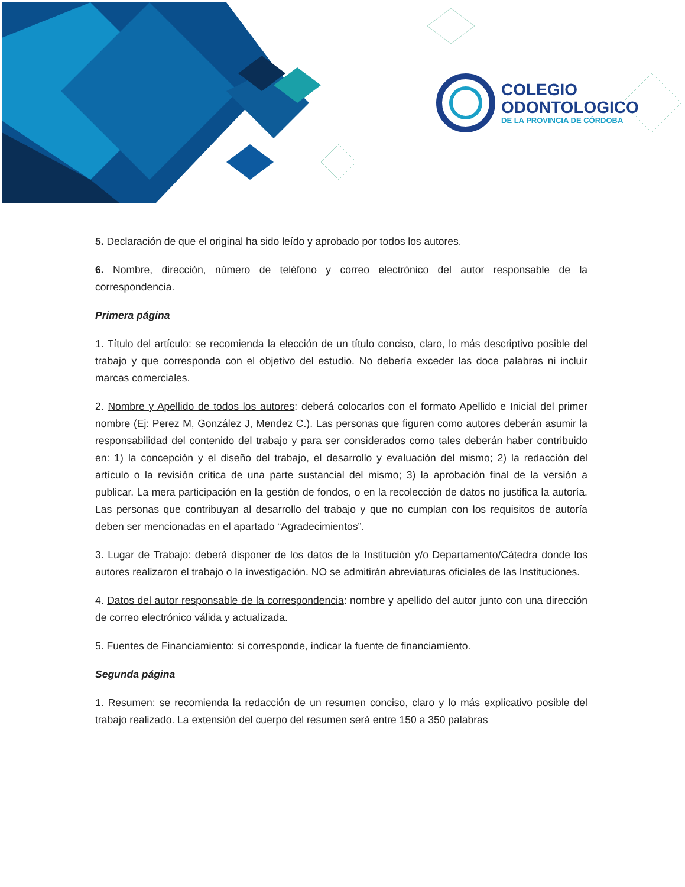COLEGIO
ODONTOLOGICO
DE LA PROVINCIA DE CÓRDOBA
5. Declaración de que el original ha sido leído y aprobado por todos los autores.
6. Nombre, dirección, número de teléfono y correo electrónico del autor responsable de la correspondencia.
Primera página
1. Título del artículo: se recomienda la elección de un título conciso, claro, lo más descriptivo posible del trabajo y que corresponda con el objetivo del estudio. No debería exceder las doce palabras ni incluir marcas comerciales.
2. Nombre y Apellido de todos los autores: deberá colocarlos con el formato Apellido e Inicial del primer nombre (Ej: Perez M, González J, Mendez C.). Las personas que figuren como autores deberán asumir la responsabilidad del contenido del trabajo y para ser considerados como tales deberán haber contribuido en: 1) la concepción y el diseño del trabajo, el desarrollo y evaluación del mismo; 2) la redacción del artículo o la revisión crítica de una parte sustancial del mismo; 3) la aprobación final de la versión a publicar. La mera participación en la gestión de fondos, o en la recolección de datos no justifica la autoría. Las personas que contribuyan al desarrollo del trabajo y que no cumplan con los requisitos de autoría deben ser mencionadas en el apartado “Agradecimientos”.
3. Lugar de Trabajo: deberá disponer de los datos de la Institución y/o Departamento/Cátedra donde los autores realizaron el trabajo o la investigación. NO se admitirán abreviaturas oficiales de las Instituciones.
4. Datos del autor responsable de la correspondencia: nombre y apellido del autor junto con una dirección de correo electrónico válida y actualizada.
5. Fuentes de Financiamiento: si corresponde, indicar la fuente de financiamiento.
Segunda página
1. Resumen: se recomienda la redacción de un resumen conciso, claro y lo más explicativo posible del trabajo realizado. La extensión del cuerpo del resumen será entre 150 a 350 palabras